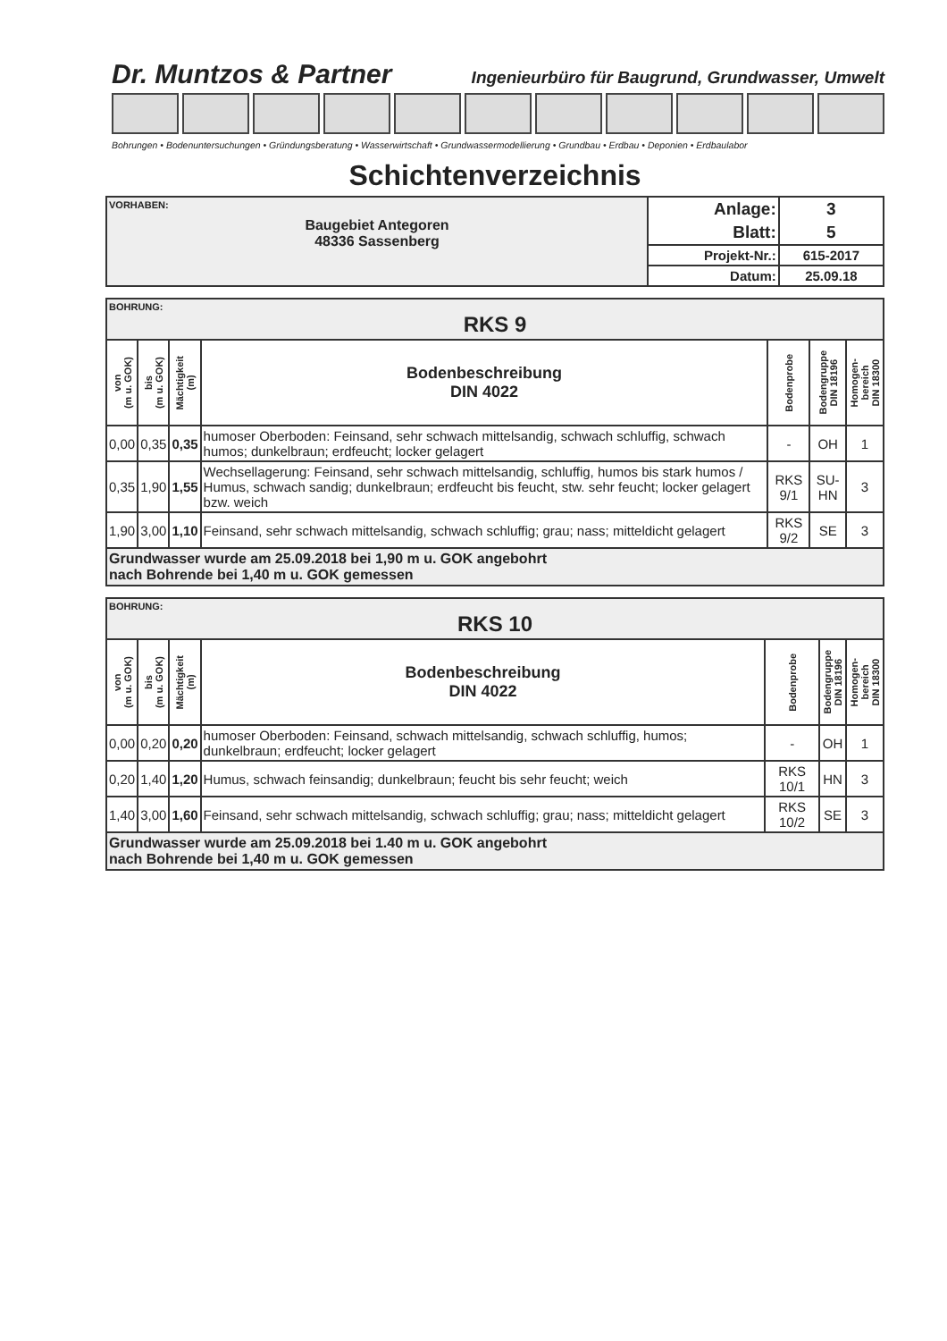Dr. Muntzos & Partner Ingenieurbüro für Baugrund, Grundwasser, Umwelt
Bohrungen • Bodenuntersuchungen • Gründungsberatung • Wasserwirtschaft • Grundwassermodellierung • Grundbau • Erdbau • Deponien • Erdbaulabor
Schichtenverzeichnis
| VORHABEN: Baugebiet Antegoren 48336 Sassenberg | Anlage: | 3 |
| | Blatt: | 5 |
| | Projekt-Nr.: | 615-2017 |
| | Datum: | 25.09.18 |
| BOHRUNG: RKS 9 | | | | | | |
| von (m u. GOK) | bis (m u. GOK) | Mächtigkeit (m) | Bodenbeschreibung DIN 4022 | Bodenprobe | Bodengruppe DIN 18196 | Homogen- bereich DIN 18300 |
| 0,00 | 0,35 | 0,35 | humoser Oberboden: Feinsand, sehr schwach mittelsandig, schwach schluffig, schwach humos; dunkelbraun; erdfeucht; locker gelagert | - | OH | 1 |
| 0,35 | 1,90 | 1,55 | Wechsellagerung: Feinsand, sehr schwach mittelsandig, schluffig, humos bis stark humos / Humus, schwach sandig; dunkelbraun; erdfeucht bis feucht, stw. sehr feucht; locker gelagert bzw. weich | RKS 9/1 | SU-HN | 3 |
| 1,90 | 3,00 | 1,10 | Feinsand, sehr schwach mittelsandig, schwach schluffig; grau; nass; mitteldicht gelagert | RKS 9/2 | SE | 3 |
| Grundwasser wurde am 25.09.2018 bei 1,90 m u. GOK angebohrt nach Bohrende bei 1,40 m u. GOK gemessen | | | | | | |
| BOHRUNG: RKS 10 | | | | | | |
| von (m u. GOK) | bis (m u. GOK) | Mächtigkeit (m) | Bodenbeschreibung DIN 4022 | Bodenprobe | Bodengruppe DIN 18196 | Homogen- bereich DIN 18300 |
| 0,00 | 0,20 | 0,20 | humoser Oberboden: Feinsand, schwach mittelsandig, schwach schluffig, humos; dunkelbraun; erdfeucht; locker gelagert | - | OH | 1 |
| 0,20 | 1,40 | 1,20 | Humus, schwach feinsandig; dunkelbraun; feucht bis sehr feucht; weich | RKS 10/1 | HN | 3 |
| 1,40 | 3,00 | 1,60 | Feinsand, sehr schwach mittelsandig, schwach schluffig; grau; nass; mitteldicht gelagert | RKS 10/2 | SE | 3 |
| Grundwasser wurde am 25.09.2018 bei 1.40 m u. GOK angebohrt nach Bohrende bei 1,40 m u. GOK gemessen | | | | | | |